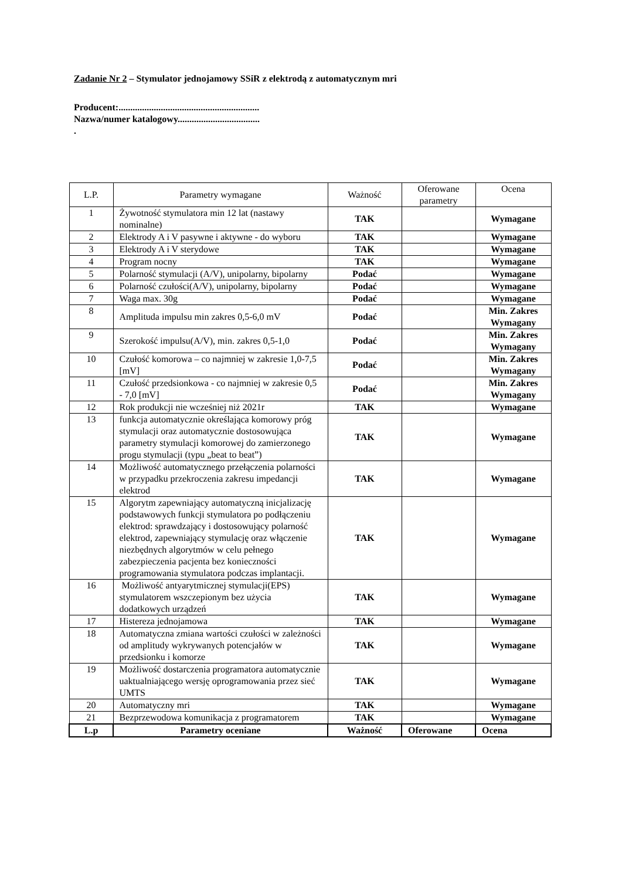Zadanie Nr 2 – Stymulator jednojamowy SSiR z elektrodą z automatycznym mri
Producent:............................................................
Nazwa/numer katalogowy...................................
.
| L.P. | Parametry wymagane | Ważność | Oferowane parametry | Ocena |
| --- | --- | --- | --- | --- |
| 1 | Żywotność stymulatora min 12 lat (nastawy nominalne) | TAK | | Wymagane |
| 2 | Elektrody A i V pasywne i aktywne - do wyboru | TAK | | Wymagane |
| 3 | Elektrody A i V sterydowe | TAK | | Wymagane |
| 4 | Program nocny | TAK | | Wymagane |
| 5 | Polarność stymulacji (A/V), unipolarny, bipolarny | Podać | | Wymagane |
| 6 | Polarność czułości(A/V), unipolarny, bipolarny | Podać | | Wymagane |
| 7 | Waga max. 30g | Podać | | Wymagane |
| 8 | Amplituda impulsu min zakres 0,5-6,0 mV | Podać | | Min. Zakres Wymagany |
| 9 | Szerokość impulsu(A/V), min. zakres 0,5-1,0 | Podać | | Min. Zakres Wymagany |
| 10 | Czułość komorowa – co najmniej w zakresie 1,0-7,5 [mV] | Podać | | Min. Zakres Wymagany |
| 11 | Czułość przedsionkowa - co najmniej w zakresie 0,5 - 7,0 [mV] | Podać | | Min. Zakres Wymagany |
| 12 | Rok produkcji nie wcześniej niż 2021r | TAK | | Wymagane |
| 13 | funkcja automatycznie określająca komorowy próg stymulacji oraz automatycznie dostosowująca parametry stymulacji komorowej do zamierzonego progu stymulacji (typu „beat to beat”) | TAK | | Wymagane |
| 14 | Możliwość automatycznego przełączenia polarności w przypadku przekroczenia zakresu impedancji elektrod | TAK | | Wymagane |
| 15 | Algorytm zapewniający automatyczną inicjalizację podstawowych funkcji stymulatora po podłączeniu elektrod: sprawdzający i dostosowujący polarność elektrod, zapewniający stymulację oraz włączenie niezbędnych algorytmów w celu pełnego zabezpieczenia pacjenta bez konieczności programowania stymulatora podczas implantacji. | TAK | | Wymagane |
| 16 | Możliwość antyarytmicznej stymulacji(EPS) stymulatorem wszczepionym bez użycia dodatkowych urządzeń | TAK | | Wymagane |
| 17 | Histereza jednojamowa | TAK | | Wymagane |
| 18 | Automatyczna zmiana wartości czułości w zależności od amplitudy wykrywanych potencjałów w przedsionku i komorze | TAK | | Wymagane |
| 19 | Możliwość dostarczenia programatora automatycznie uaktualniającego wersję oprogramowania przez sieć UMTS | TAK | | Wymagane |
| 20 | Automatyczny mri | TAK | | Wymagane |
| 21 | Bezprzewodowa komunikacja z programatorem | TAK | | Wymagane |
| L.p | Parametry oceniane | Ważność | Oferowane | Ocena |